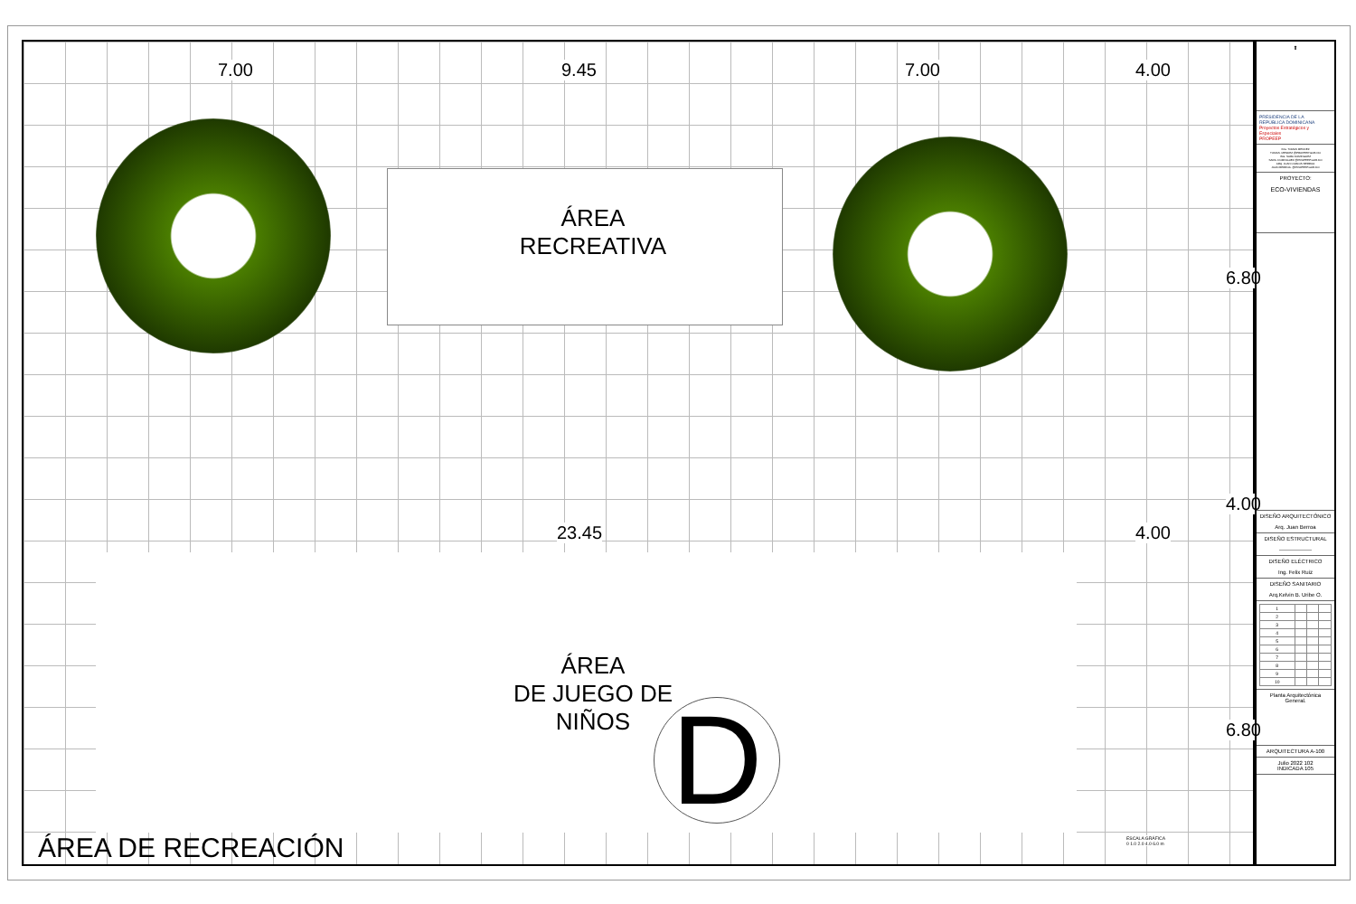7.00 9.45 7.00 4.00
23.45 4.00
6.80
4.00
6.80
ÁREA
RECREATIVA
ÁREA
DE JUEGO DE
NIÑOS
D
ÁREA DE RECREACIÓN
ESCALA GRÁFICA
0 1.0 2.0 4.0 6.0 m
⬆
PRESIDENCIA DE LA
REPÚBLICA DOMINICANA
Proyectos Estratégicos y Especiales
PROPEEP
ING. TOMAS MENDEZ
TOMAS. MENDEZ @PROPEEP.GOB.DO
ING. SARA DOMINGUEZ
SARA. DOMINGUEZ @PROPEEP.GOB.DO
ARQ. JUAN CARLOS BERROA
JUAN.BERROA. @PROPEEP.GOB.DO
PROYECTO:
ECO-VIVIENDAS
DISEÑO ARQUITECTÓNICO
Arq. Juan Berroa
DISEÑO ESTRUCTURAL
------------------
DISEÑO ELÉCTRICO
Ing. Felix Ruiz
DISEÑO SANITARIO
Arq.Kelvin B. Uribe O.
| 1 | | | |
| 2 | | | |
| 3 | | | |
| 4 | | | |
| 5 | | | |
| 6 | | | |
| 7 | | | |
| 8 | | | |
| 9 | | | |
| 10 | | | |
Planta Arquitectónica General.
ARQUITECTURA A-100
Julio 2022 102
INDICADA 105